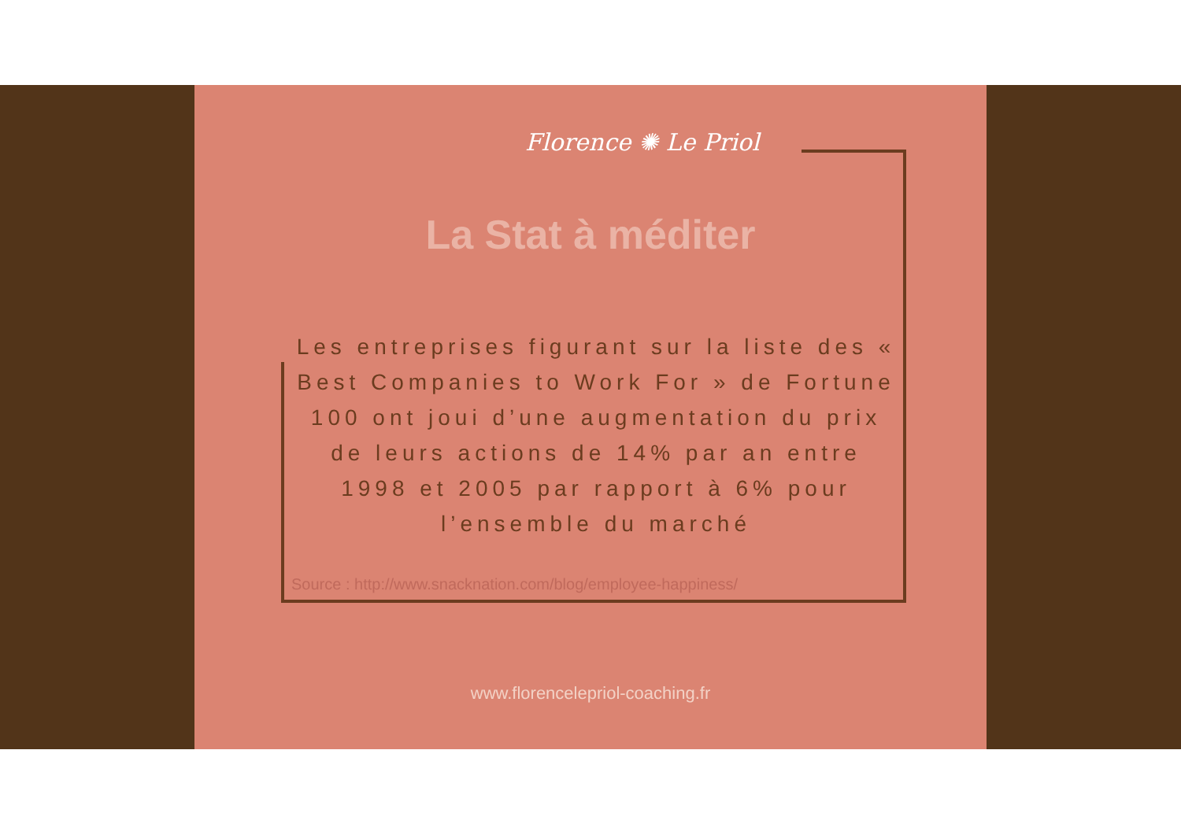Florence ✺ Le Priol
La Stat à méditer
Les entreprises figurant sur la liste des « Best Companies to Work For » de Fortune 100 ont joui d’une augmentation du prix de leurs actions de 14% par an entre 1998 et 2005 par rapport à 6% pour l’ensemble du marché
Source : http://www.snacknation.com/blog/employee-happiness/
www.florencelepriol-coaching.fr